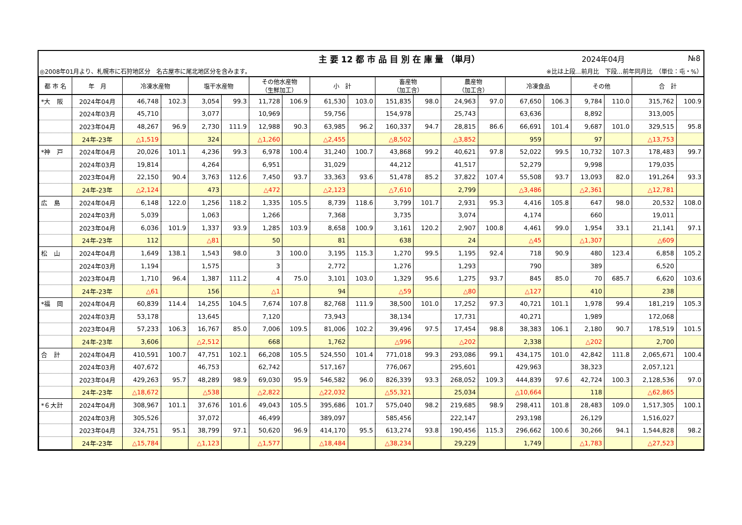主 要 12 都 市 品 目 別 在 庫 量 （単月）
2024年04月 №8
◎2008年01月より、札幌市に石狩地区分　名古屋市に尾北地区分を含みます。 ※比は上段…前月比　下段…前年同月比　（単位：屯・%）
| 都 市 名 | 年 月 | 冷凍水産物 | | 塩干水産物 | | その他水産物 （生鮮加工） | | 小 計 | | 畜産物 （加工含） | | 農産物 （加工含） | | 冷凍食品 | | その他 | | 合 計 | |
| --- | --- | --- | --- | --- | --- | --- | --- | --- | --- | --- | --- | --- | --- | --- | --- | --- | --- | --- | --- |
| *大 阪 | 2024年04月 | 46,748 | 102.3 | 3,054 | 99.3 | 11,728 | 106.9 | 61,530 | 103.0 | 151,835 | 98.0 | 24,963 | 97.0 | 67,650 | 106.3 | 9,784 | 110.0 | 315,762 | 100.9 |
| | 2024年03月 | 45,710 | | 3,077 | | 10,969 | | 59,756 | | 154,978 | | 25,743 | | 63,636 | | 8,892 | | 313,005 | |
| | 2023年04月 | 48,267 | 96.9 | 2,730 | 111.9 | 12,988 | 90.3 | 63,985 | 96.2 | 160,337 | 94.7 | 28,815 | 86.6 | 66,691 | 101.4 | 9,687 | 101.0 | 329,515 | 95.8 |
| | 24年-23年 | △1,519 | | 324 | | △1,260 | | △2,455 | | △8,502 | | △3,852 | | 959 | | 97 | | △13,753 | |
| *神 戸 | 2024年04月 | 20,026 | 101.1 | 4,236 | 99.3 | 6,978 | 100.4 | 31,240 | 100.7 | 43,868 | 99.2 | 40,621 | 97.8 | 52,022 | 99.5 | 10,732 | 107.3 | 178,483 | 99.7 |
| | 2024年03月 | 19,814 | | 4,264 | | 6,951 | | 31,029 | | 44,212 | | 41,517 | | 52,279 | | 9,998 | | 179,035 | |
| | 2023年04月 | 22,150 | 90.4 | 3,763 | 112.6 | 7,450 | 93.7 | 33,363 | 93.6 | 51,478 | 85.2 | 37,822 | 107.4 | 55,508 | 93.7 | 13,093 | 82.0 | 191,264 | 93.3 |
| | 24年-23年 | △2,124 | | 473 | | △472 | | △2,123 | | △7,610 | | 2,799 | | △3,486 | | △2,361 | | △12,781 | |
| 広 島 | 2024年04月 | 6,148 | 122.0 | 1,256 | 118.2 | 1,335 | 105.5 | 8,739 | 118.6 | 3,799 | 101.7 | 2,931 | 95.3 | 4,416 | 105.8 | 647 | 98.0 | 20,532 | 108.0 |
| | 2024年03月 | 5,039 | | 1,063 | | 1,266 | | 7,368 | | 3,735 | | 3,074 | | 4,174 | | 660 | | 19,011 | |
| | 2023年04月 | 6,036 | 101.9 | 1,337 | 93.9 | 1,285 | 103.9 | 8,658 | 100.9 | 3,161 | 120.2 | 2,907 | 100.8 | 4,461 | 99.0 | 1,954 | 33.1 | 21,141 | 97.1 |
| | 24年-23年 | 112 | | △81 | | 50 | | 81 | | 638 | | 24 | | △45 | | △1,307 | | △609 | |
| 松 山 | 2024年04月 | 1,649 | 138.1 | 1,543 | 98.0 | 3 | 100.0 | 3,195 | 115.3 | 1,270 | 99.5 | 1,195 | 92.4 | 718 | 90.9 | 480 | 123.4 | 6,858 | 105.2 |
| | 2024年03月 | 1,194 | | 1,575 | | 3 | | 2,772 | | 1,276 | | 1,293 | | 790 | | 389 | | 6,520 | |
| | 2023年04月 | 1,710 | 96.4 | 1,387 | 111.2 | 4 | 75.0 | 3,101 | 103.0 | 1,329 | 95.6 | 1,275 | 93.7 | 845 | 85.0 | 70 | 685.7 | 6,620 | 103.6 |
| | 24年-23年 | △61 | | 156 | | △1 | | 94 | | △59 | | △80 | | △127 | | 410 | | 238 | |
| *福 岡 | 2024年04月 | 60,839 | 114.4 | 14,255 | 104.5 | 7,674 | 107.8 | 82,768 | 111.9 | 38,500 | 101.0 | 17,252 | 97.3 | 40,721 | 101.1 | 1,978 | 99.4 | 181,219 | 105.3 |
| | 2024年03月 | 53,178 | | 13,645 | | 7,120 | | 73,943 | | 38,134 | | 17,731 | | 40,271 | | 1,989 | | 172,068 | |
| | 2023年04月 | 57,233 | 106.3 | 16,767 | 85.0 | 7,006 | 109.5 | 81,006 | 102.2 | 39,496 | 97.5 | 17,454 | 98.8 | 38,383 | 106.1 | 2,180 | 90.7 | 178,519 | 101.5 |
| | 24年-23年 | 3,606 | | △2,512 | | 668 | | 1,762 | | △996 | | △202 | | 2,338 | | △202 | | 2,700 | |
| 合 計 | 2024年04月 | 410,591 | 100.7 | 47,751 | 102.1 | 66,208 | 105.5 | 524,550 | 101.4 | 771,018 | 99.3 | 293,086 | 99.1 | 434,175 | 101.0 | 42,842 | 111.8 | 2,065,671 | 100.4 |
| | 2024年03月 | 407,672 | | 46,753 | | 62,742 | | 517,167 | | 776,067 | | 295,601 | | 429,963 | | 38,323 | | 2,057,121 | |
| | 2023年04月 | 429,263 | 95.7 | 48,289 | 98.9 | 69,030 | 95.9 | 546,582 | 96.0 | 826,339 | 93.3 | 268,052 | 109.3 | 444,839 | 97.6 | 42,724 | 100.3 | 2,128,536 | 97.0 |
| | 24年-23年 | △18,672 | | △538 | | △2,822 | | △22,032 | | △55,321 | | 25,034 | | △10,664 | | 118 | | △62,865 | |
| *６大計 | 2024年04月 | 308,967 | 101.1 | 37,676 | 101.6 | 49,043 | 105.5 | 395,686 | 101.7 | 575,040 | 98.2 | 219,685 | 98.9 | 298,411 | 101.8 | 28,483 | 109.0 | 1,517,305 | 100.1 |
| | 2024年03月 | 305,526 | | 37,072 | | 46,499 | | 389,097 | | 585,456 | | 222,147 | | 293,198 | | 26,129 | | 1,516,027 | |
| | 2023年04月 | 324,751 | 95.1 | 38,799 | 97.1 | 50,620 | 96.9 | 414,170 | 95.5 | 613,274 | 93.8 | 190,456 | 115.3 | 296,662 | 100.6 | 30,266 | 94.1 | 1,544,828 | 98.2 |
| | 24年-23年 | △15,784 | | △1,123 | | △1,577 | | △18,484 | | △38,234 | | 29,229 | | 1,749 | | △1,783 | | △27,523 | |